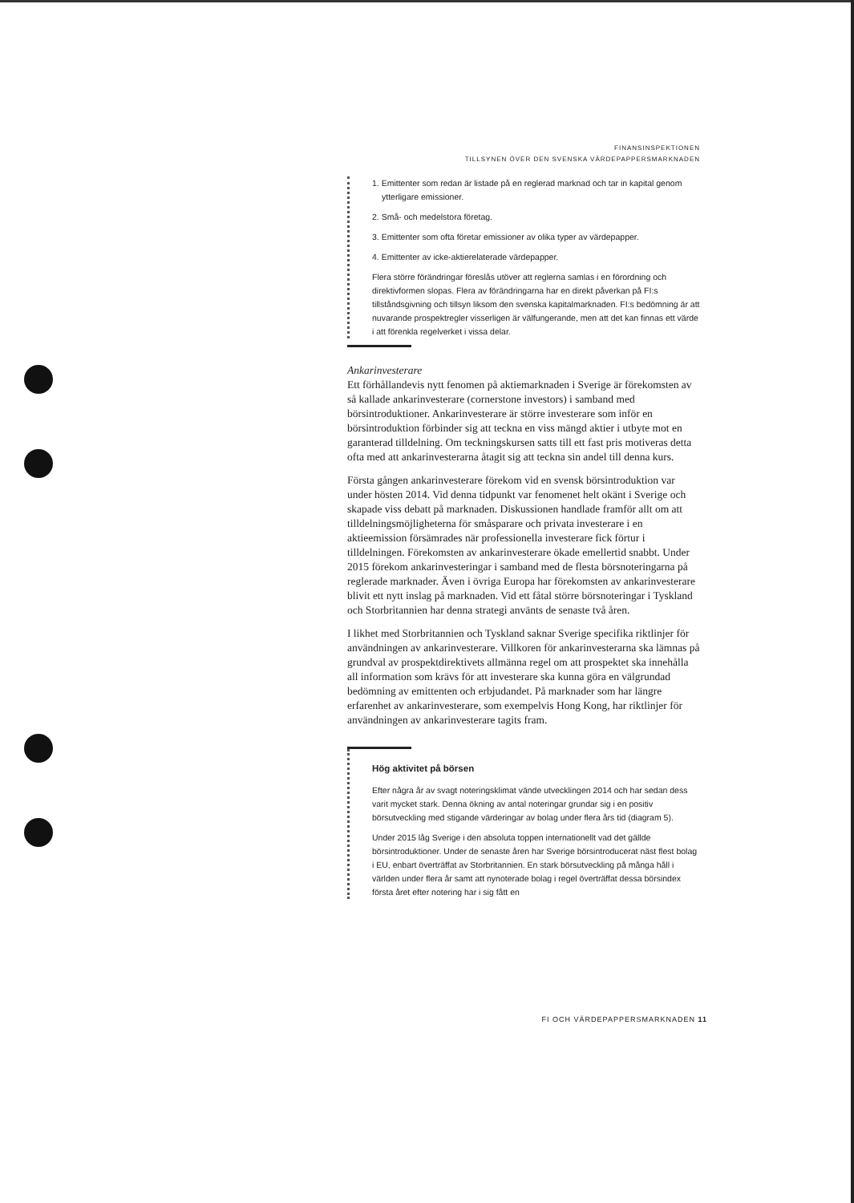FINANSINSPEKTIONEN
TILLSYNEN ÖVER DEN SVENSKA VÄRDEPAPPERSMARKNADEN
1. Emittenter som redan är listade på en reglerad marknad och tar in kapital genom ytterligare emissioner.
2. Små- och medelstora företag.
3. Emittenter som ofta företar emissioner av olika typer av värdepapper.
4. Emittenter av icke-aktierelaterade värdepapper.
Flera större förändringar föreslås utöver att reglerna samlas i en förordning och direktivformen slopas. Flera av förändringarna har en direkt påverkan på FI:s tillståndsgivning och tillsyn liksom den svenska kapitalmarknaden. FI:s bedömning är att nuvarande prospektregler visserligen är välfungerande, men att det kan finnas ett värde i att förenkla regelverket i vissa delar.
Ankarinvesterare
Ett förhållandevis nytt fenomen på aktiemarknaden i Sverige är förekomsten av så kallade ankarinvesterare (cornerstone investors) i samband med börsintroduktioner. Ankarinvesterare är större investerare som inför en börsintroduktion förbinder sig att teckna en viss mängd aktier i utbyte mot en garanterad tilldelning. Om teckningskursen satts till ett fast pris motiveras detta ofta med att ankarinvesterarna åtagit sig att teckna sin andel till denna kurs.
Första gången ankarinvesterare förekom vid en svensk börsintroduktion var under hösten 2014. Vid denna tidpunkt var fenomenet helt okänt i Sverige och skapade viss debatt på marknaden. Diskussionen handlade framför allt om att tilldelningsmöjligheterna för småsparare och privata investerare i en aktieemission försämrades när professionella investerare fick förtur i tilldelningen. Förekomsten av ankarinvesterare ökade emellertid snabbt. Under 2015 förekom ankarinvesteringar i samband med de flesta börsnoteringarna på reglerade marknader. Även i övriga Europa har förekomsten av ankarinvesterare blivit ett nytt inslag på marknaden. Vid ett fåtal större börsnoteringar i Tyskland och Storbritannien har denna strategi använts de senaste två åren.
I likhet med Storbritannien och Tyskland saknar Sverige specifika riktlinjer för användningen av ankarinvesterare. Villkoren för ankarinvesterarna ska lämnas på grundval av prospektdirektivets allmänna regel om att prospektet ska innehålla all information som krävs för att investerare ska kunna göra en välgrundad bedömning av emittenten och erbjudandet. På marknader som har längre erfarenhet av ankarinvesterare, som exempelvis Hong Kong, har riktlinjer för användningen av ankarinvesterare tagits fram.
Hög aktivitet på börsen
Efter några år av svagt noteringsklimat vände utvecklingen 2014 och har sedan dess varit mycket stark. Denna ökning av antal noteringar grundar sig i en positiv börsutveckling med stigande värderingar av bolag under flera års tid (diagram 5).
Under 2015 låg Sverige i den absoluta toppen internationellt vad det gällde börsintroduktioner. Under de senaste åren har Sverige börsintroducerat näst flest bolag i EU, enbart överträffat av Storbritannien. En stark börsutveckling på många håll i världen under flera år samt att nynoterade bolag i regel överträffat dessa börsindex första året efter notering har i sig fått en
FI OCH VÄRDEPAPPERSMARKNADEN 11